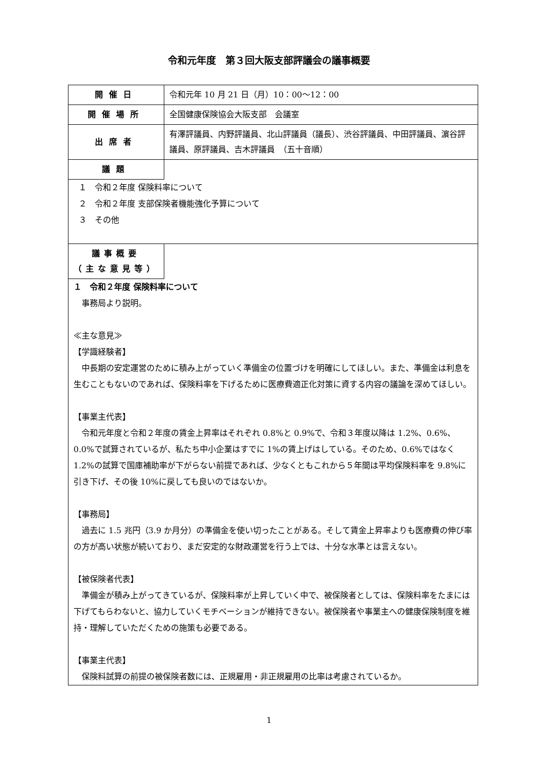令和元年度　第３回大阪支部評議会の議事概要
| 開催日 | 令和元年 10 月 21 日（月）10：00～12：00 |
| 開催場所 | 全国健康保険協会大阪支部 会議室 |
| 出席者 | 有澤評議員、内野評議員、北山評議員（議長）、渋谷評議員、中田評議員、濵谷評議員、原評議員、吉木評議員 （五十音順） |
| 議題 | |
| １ 令和２年度 保険料率について ２ 令和２年度 支部保険者機能強化予算について ３ その他 | |
| 議事概要 （主な意見等） | |
| １ 令和２年度 保険料率について 事務局より説明。 ≪主な意見≫ 【学識経験者】 中長期の安定運営のために積み上がっていく準備金の位置づけを明確にしてほしい。また、準備金は利息を生むこともないのであれば、保険料率を下げるために医療費適正化対策に資する内容の議論を深めてほしい。 【事業主代表】 令和元年度と令和２年度の賃金上昇率はそれぞれ 0.8%と 0.9%で、令和３年度以降は 1.2%、0.6%、0.0%で試算されているが、私たち中小企業はすでに 1%の賃上げはしている。そのため、0.6%ではなく 1.2%の試算で国庫補助率が下がらない前提であれば、少なくともこれから５年間は平均保険料率を 9.8%に引き下げ、その後 10%に戻しても良いのではないか。 【事務局】 過去に 1.5 兆円（3.9 か月分）の準備金を使い切ったことがある。そして賃金上昇率よりも医療費の伸び率の方が高い状態が続いており、まだ安定的な財政運営を行う上では、十分な水準とは言えない。 【被保険者代表】 準備金が積み上がってきているが、保険料率が上昇していく中で、被保険者としては、保険料率をたまには下げてもらわないと、協力していくモチベーションが維持できない。被保険者や事業主への健康保険制度を維持・理解していただくための施策も必要である。 【事業主代表】 保険料試算の前提の被保険者数には、正規雇用・非正規雇用の比率は考慮されているか。 | |
1